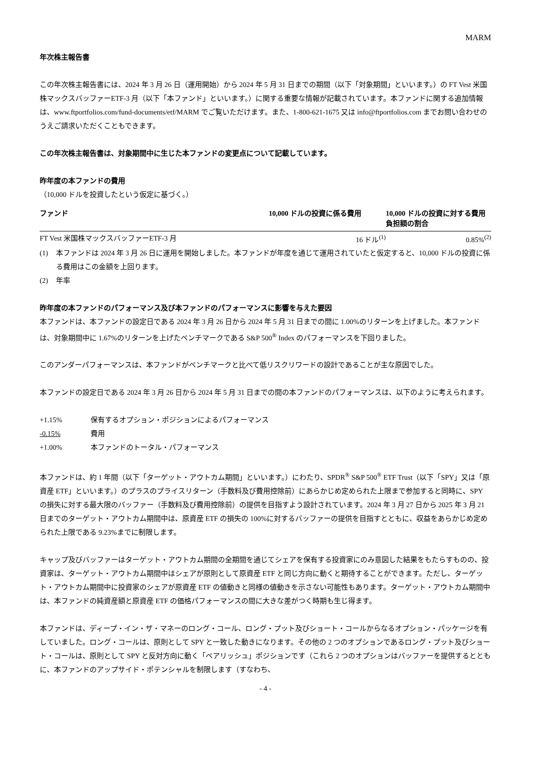MARM
年次株主報告書
この年次株主報告書には、2024 年 3 月 26 日（運用開始）から 2024 年 5 月 31 日までの期間（以下「対象期間」といいます。）の FT Vest 米国株マックスバッファーETF-3 月（以下「本ファンド」といいます。）に関する重要な情報が記載されています。本ファンドに関する追加情報は、www.ftportfolios.com/fund-documents/etf/MARM でご覧いただけます。また、1-800-621-1675 又は info@ftportfolios.com までお問い合わせのうえご請求いただくこともできます。
この年次株主報告書は、対象期間中に生じた本ファンドの変更点について記載しています。
昨年度の本ファンドの費用
（10,000 ドルを投資したという仮定に基づく。）
| ファンド | 10,000 ドルの投資に係る費用 | 10,000 ドルの投資に対する費用負担額の割合 |
| --- | --- | --- |
| FT Vest 米国株マックスバッファーETF-3 月 | 16 ドル<sup>(1)</sup> | 0.85%<sup>(2)</sup> |
(1) 本ファンドは 2024 年 3 月 26 日に運用を開始しました。本ファンドが年度を通じて運用されていたと仮定すると、10,000 ドルの投資に係る費用はこの金額を上回ります。
(2) 年率
昨年度の本ファンドのパフォーマンス及び本ファンドのパフォーマンスに影響を与えた要因
本ファンドは、本ファンドの設定日である 2024 年 3 月 26 日から 2024 年 5 月 31 日までの間に 1.00%のリターンを上げました。本ファンドは、対象期間中に 1.67%のリターンを上げたベンチマークである S&P 500<sup>®</sup> Index のパフォーマンスを下回りました。
このアンダーパフォーマンスは、本ファンドがベンチマークと比べて低リスクリワードの設計であることが主な原因でした。
本ファンドの設定日である 2024 年 3 月 26 日から 2024 年 5 月 31 日までの間の本ファンドのパフォーマンスは、以下のように考えられます。
| +1.15% | 保有するオプション・ポジションによるパフォーマンス |
| -0.15% | 費用 |
| +1.00% | 本ファンドのトータル・パフォーマンス |
本ファンドは、約 1 年間（以下「ターゲット・アウトカム期間」といいます。）にわたり、SPDR<sup>®</sup> S&P 500<sup>®</sup> ETF Trust（以下「SPY」又は「原資産 ETF」といいます。）のプラスのプライスリターン（手数料及び費用控除前）にあらかじめ定められた上限まで参加すると同時に、SPY の損失に対する最大限のバッファー（手数料及び費用控除前）の提供を目指すよう設計されています。2024 年 3 月 27 日から 2025 年 3 月 21 日までのターゲット・アウトカム期間中は、原資産 ETF の損失の 100%に対するバッファーの提供を目指すとともに、収益をあらかじめ定められた上限である 9.23%までに制限します。
キャップ及びバッファーはターゲット・アウトカム期間の全期間を通じてシェアを保有する投資家にのみ意図した結果をもたらすものの、投資家は、ターゲット・アウトカム期間中はシェアが原則として原資産 ETF と同じ方向に動くと期待することができます。ただし、ターゲット・アウトカム期間中に投資家のシェアが原資産 ETF の値動きと同様の値動きを示さない可能性もあります。ターゲット・アウトカム期間中は、本ファンドの純資産額と原資産 ETF の価格パフォーマンスの間に大きな差がつく時期も生じ得ます。
本ファンドは、ディープ・イン・ザ・マネーのロング・コール、ロング・プット及びショート・コールからなるオプション・パッケージを有していました。ロング・コールは、原則として SPY と一致した動きになります。その他の 2 つのオプションであるロング・プット及びショート・コールは、原則として SPY と反対方向に動く「ベアリッシュ」ポジションです（これら 2 つのオプションはバッファーを提供するとともに、本ファンドのアップサイド・ポテンシャルを制限します（すなわち、
- 4 -